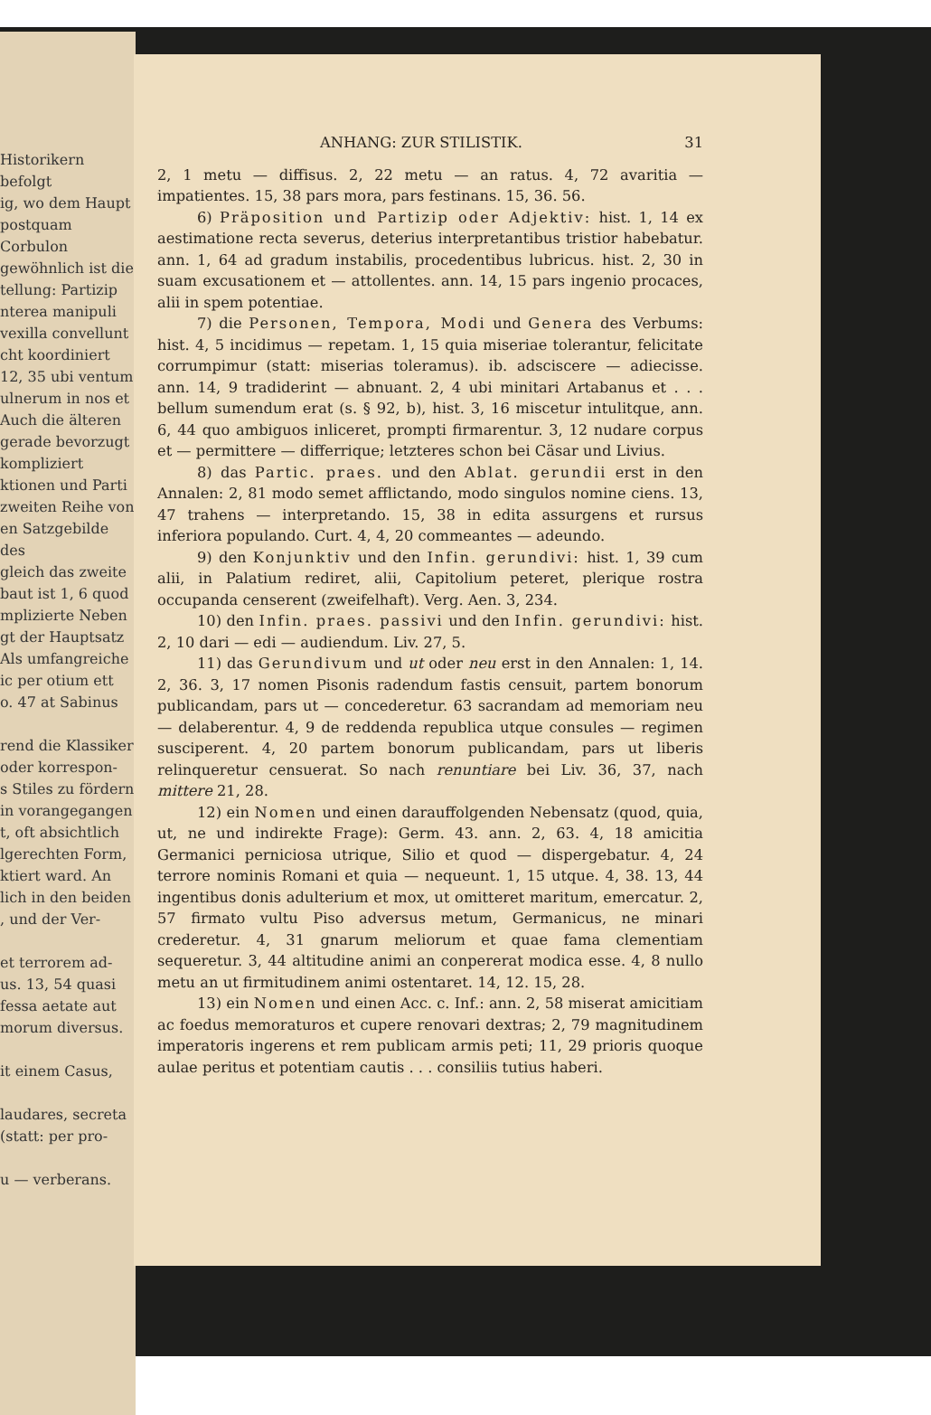Historikern befolgt
ig, wo dem Haupt
postquam Corbulon
gewöhnlich ist die
tellung: Partizip
nterea manipuli
vexilla convellunt
cht koordiniert
12, 35 ubi ventum
ulnerum in nos et
Auch die älteren
gerade bevorzugt
kompliziert
ktionen und Parti
zweiten Reihe von
en Satzgebilde des
gleich das zweite
baut ist 1, 6 quod
mplizierte Neben
gt der Hauptsatz
Als umfangreiche
ic per otium ett
o. 47 at Sabinus
rend die Klassiker
oder korrespon-
s Stiles zu fördern
in vorangegangen
t, oft absichtlich
lgerechten Form,
ktiert ward. An
lich in den beiden
, und der Ver-
et terrorem ad-
us. 13, 54 quasi
fessa aetate aut
morum diversus.
it einem Casus,
laudares, secreta
(statt: per pro-
u — verberans.
ANHANG: ZUR STILISTIK. 31
2, 1 metu — diffisus. 2, 22 metu — an ratus. 4, 72 avaritia — impatientes. 15, 38 pars mora, pars festinans. 15, 36. 56.
6) Präposition und Partizip oder Adjektiv: hist. 1, 14 ex aestimatione recta severus, deterius interpretantibus tristior habebatur. ann. 1, 64 ad gradum instabilis, procedentibus lubricus. hist. 2, 30 in suam excusationem et — attollentes. ann. 14, 15 pars ingenio procaces, alii in spem potentiae.
7) die Personen, Tempora, Modi und Genera des Verbums: hist. 4, 5 incidimus — repetam. 1, 15 quia miseriae tolerantur, felicitate corrumpimur (statt: miserias toleramus). ib. adsciscere — adiecisse. ann. 14, 9 tradiderint — abnuant. 2, 4 ubi minitari Artabanus et . . . bellum sumendum erat (s. § 92, b), hist. 3, 16 miscetur intulitque, ann. 6, 44 quo ambiguos inliceret, prompti firmarentur. 3, 12 nudare corpus et — permittere — differrique; letzteres schon bei Cäsar und Livius.
8) das Partic. praes. und den Ablat. gerundii erst in den Annalen: 2, 81 modo semet afflictando, modo singulos nomine ciens. 13, 47 trahens — interpretando. 15, 38 in edita assurgens et rursus inferiora populando. Curt. 4, 4, 20 commeantes — adeundo.
9) den Konjunktiv und den Infin. gerundivi: hist. 1, 39 cum alii, in Palatium rediret, alii, Capitolium peteret, plerique rostra occupanda censerent (zweifelhaft). Verg. Aen. 3, 234.
10) den Infin. praes. passivi und den Infin. gerundivi: hist. 2, 10 dari — edi — audiendum. Liv. 27, 5.
11) das Gerundivum und ut oder neu erst in den Annalen: 1, 14. 2, 36. 3, 17 nomen Pisonis radendum fastis censuit, partem bonorum publicandam, pars ut — concederetur. 63 sacrandam ad memoriam neu — delaberentur. 4, 9 de reddenda republica utque consules — regimen susciperent. 4, 20 partem bonorum publicandam, pars ut liberis relinqueretur censuerat. So nach renuntiare bei Liv. 36, 37, nach mittere 21, 28.
12) ein Nomen und einen darauffolgenden Nebensatz (quod, quia, ut, ne und indirekte Frage): Germ. 43. ann. 2, 63. 4, 18 amicitia Germanici perniciosa utrique, Silio et quod — dispergebatur. 4, 24 terrore nominis Romani et quia — nequeunt. 1, 15 utque. 4, 38. 13, 44 ingentibus donis adulterium et mox, ut omitteret maritum, emercatur. 2, 57 firmato vultu Piso adversus metum, Germanicus, ne minari crederetur. 4, 31 gnarum meliorum et quae fama clementiam sequeretur. 3, 44 altitudine animi an conpererat modica esse. 4, 8 nullo metu an ut firmitudinem animi ostentaret. 14, 12. 15, 28.
13) ein Nomen und einen Acc. c. Inf.: ann. 2, 58 miserat amicitiam ac foedus memoraturos et cupere renovari dextras; 2, 79 magnitudinem imperatoris ingerens et rem publicam armis peti; 11, 29 prioris quoque aulae peritus et potentiam cautis . . . consiliis tutius haberi.